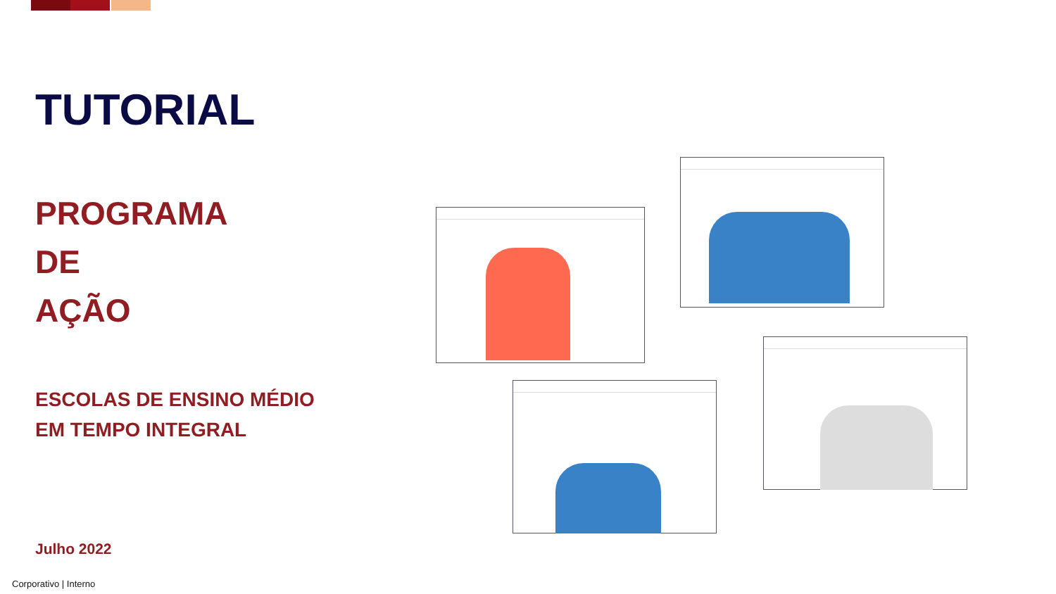TUTORIAL
PROGRAMA
DE
AÇÃO
ESCOLAS DE ENSINO MÉDIO
EM TEMPO INTEGRAL
Julho 2022
Corporativo | Interno